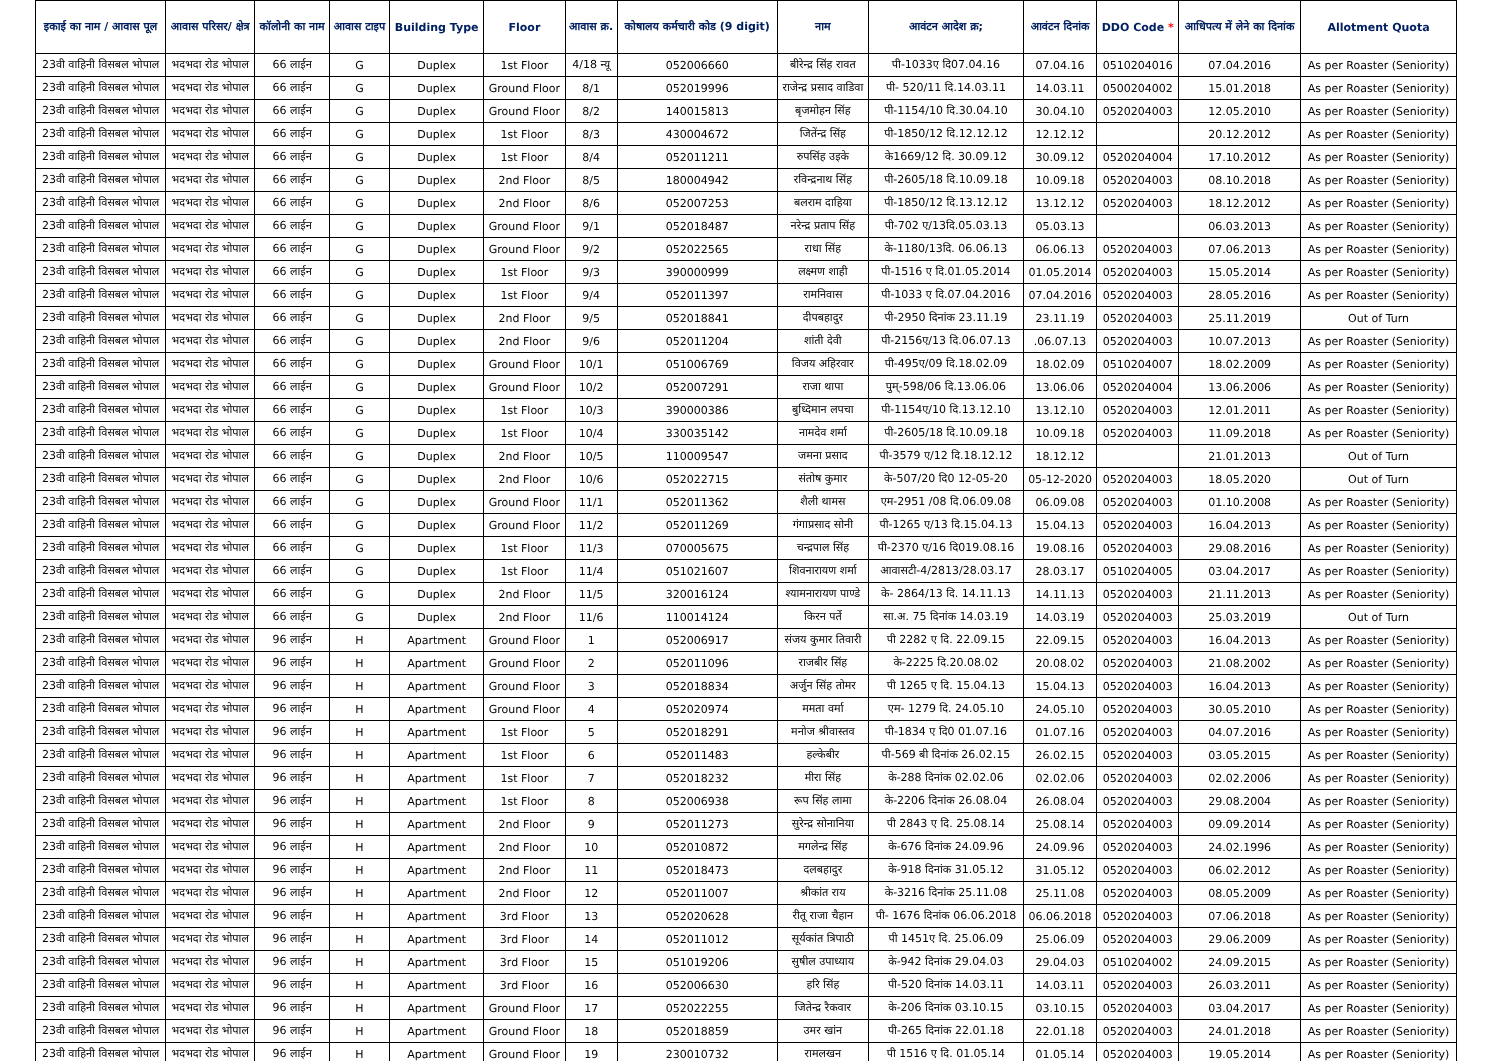| इकाई का नाम / आवास पूल | आवास परिसर/ क्षेत्र | कॉलोनी का नाम | आवास टाइप | Building Type | Floor | आवास क्र. | कोषालय कर्मचारी कोड (9 digit) | नाम | आवंटन आदेश क्र; | आवंटन दिनांक | DDO Code * | आधिपत्य में लेने का दिनांक | Allotment Quota |
| --- | --- | --- | --- | --- | --- | --- | --- | --- | --- | --- | --- | --- | --- |
| 23वी वाहिनी विसबल भोपाल | भदभदा रोड भोपाल | 66 लाईन | G | Duplex | 1st Floor | 4/18 न्यू | 052006660 | बीरेन्द्र सिंह रावत | पी-1033ए दि07.04.16 | 07.04.16 | 0510204016 | 07.04.2016 | As per Roaster (Seniority) |
| 23वी वाहिनी विसबल भोपाल | भदभदा रोड भोपाल | 66 लाईन | G | Duplex | Ground Floor | 8/1 | 052019996 | राजेन्द्र प्रसाद वाडिवा | पी- 520/11 दि.14.03.11 | 14.03.11 | 0500204002 | 15.01.2018 | As per Roaster (Seniority) |
| 23वी वाहिनी विसबल भोपाल | भदभदा रोड भोपाल | 66 लाईन | G | Duplex | Ground Floor | 8/2 | 140015813 | बृजमोहन सिंह | पी-1154/10 दि.30.04.10 | 30.04.10 | 0520204003 | 12.05.2010 | As per Roaster (Seniority) |
| 23वी वाहिनी विसबल भोपाल | भदभदा रोड भोपाल | 66 लाईन | G | Duplex | 1st Floor | 8/3 | 430004672 | जितेंन्द्र सिंह | पी-1850/12 दि.12.12.12 | 12.12.12 | | 20.12.2012 | As per Roaster (Seniority) |
| 23वी वाहिनी विसबल भोपाल | भदभदा रोड भोपाल | 66 लाईन | G | Duplex | 1st Floor | 8/4 | 052011211 | रुपसिंह उइके | के1669/12 दि. 30.09.12 | 30.09.12 | 0520204004 | 17.10.2012 | As per Roaster (Seniority) |
| 23वी वाहिनी विसबल भोपाल | भदभदा रोड भोपाल | 66 लाईन | G | Duplex | 2nd Floor | 8/5 | 180004942 | रविन्द्रनाथ सिंह | पी-2605/18 दि.10.09.18 | 10.09.18 | 0520204003 | 08.10.2018 | As per Roaster (Seniority) |
| 23वी वाहिनी विसबल भोपाल | भदभदा रोड भोपाल | 66 लाईन | G | Duplex | 2nd Floor | 8/6 | 052007253 | बलराम दाहिया | पी-1850/12 दि.13.12.12 | 13.12.12 | 0520204003 | 18.12.2012 | As per Roaster (Seniority) |
| 23वी वाहिनी विसबल भोपाल | भदभदा रोड भोपाल | 66 लाईन | G | Duplex | Ground Floor | 9/1 | 052018487 | नरेन्द्र प्रताप सिंह | पी-702 ए/13दि.05.03.13 | 05.03.13 | | 06.03.2013 | As per Roaster (Seniority) |
| 23वी वाहिनी विसबल भोपाल | भदभदा रोड भोपाल | 66 लाईन | G | Duplex | Ground Floor | 9/2 | 052022565 | राधा सिंह | के-1180/13दि. 06.06.13 | 06.06.13 | 0520204003 | 07.06.2013 | As per Roaster (Seniority) |
| 23वी वाहिनी विसबल भोपाल | भदभदा रोड भोपाल | 66 लाईन | G | Duplex | 1st Floor | 9/3 | 390000999 | लक्ष्मण शाही | पी-1516 ए दि.01.05.2014 | 01.05.2014 | 0520204003 | 15.05.2014 | As per Roaster (Seniority) |
| 23वी वाहिनी विसबल भोपाल | भदभदा रोड भोपाल | 66 लाईन | G | Duplex | 1st Floor | 9/4 | 052011397 | रामनिवास | पी-1033 ए दि.07.04.2016 | 07.04.2016 | 0520204003 | 28.05.2016 | As per Roaster (Seniority) |
| 23वी वाहिनी विसबल भोपाल | भदभदा रोड भोपाल | 66 लाईन | G | Duplex | 2nd Floor | 9/5 | 052018841 | दीपबहादुर | पी-2950 दिनांक 23.11.19 | 23.11.19 | 0520204003 | 25.11.2019 | Out of Turn |
| 23वी वाहिनी विसबल भोपाल | भदभदा रोड भोपाल | 66 लाईन | G | Duplex | 2nd Floor | 9/6 | 052011204 | शांती देवी | पी-2156ए/13 दि.06.07.13 | .06.07.13 | 0520204003 | 10.07.2013 | As per Roaster (Seniority) |
| 23वी वाहिनी विसबल भोपाल | भदभदा रोड भोपाल | 66 लाईन | G | Duplex | Ground Floor | 10/1 | 051006769 | विजय अहिरवार | पी-495ए/09 दि.18.02.09 | 18.02.09 | 0510204007 | 18.02.2009 | As per Roaster (Seniority) |
| 23वी वाहिनी विसबल भोपाल | भदभदा रोड भोपाल | 66 लाईन | G | Duplex | Ground Floor | 10/2 | 052007291 | राजा थापा | पुम्-598/06 दि.13.06.06 | 13.06.06 | 0520204004 | 13.06.2006 | As per Roaster (Seniority) |
| 23वी वाहिनी विसबल भोपाल | भदभदा रोड भोपाल | 66 लाईन | G | Duplex | 1st Floor | 10/3 | 390000386 | बुध्दिमान लपचा | पी-1154ए/10 दि.13.12.10 | 13.12.10 | 0520204003 | 12.01.2011 | As per Roaster (Seniority) |
| 23वी वाहिनी विसबल भोपाल | भदभदा रोड भोपाल | 66 लाईन | G | Duplex | 1st Floor | 10/4 | 330035142 | नामदेव शर्मा | पी-2605/18 दि.10.09.18 | 10.09.18 | 0520204003 | 11.09.2018 | As per Roaster (Seniority) |
| 23वी वाहिनी विसबल भोपाल | भदभदा रोड भोपाल | 66 लाईन | G | Duplex | 2nd Floor | 10/5 | 110009547 | जमना प्रसाद | पी-3579 ए/12 दि.18.12.12 | 18.12.12 | | 21.01.2013 | Out of Turn |
| 23वी वाहिनी विसबल भोपाल | भदभदा रोड भोपाल | 66 लाईन | G | Duplex | 2nd Floor | 10/6 | 052022715 | संतोष कुमार | के-507/20 दि0 12-05-20 | 05-12-2020 | 0520204003 | 18.05.2020 | Out of Turn |
| 23वी वाहिनी विसबल भोपाल | भदभदा रोड भोपाल | 66 लाईन | G | Duplex | Ground Floor | 11/1 | 052011362 | शैली थामस | एम-2951 /08 दि.06.09.08 | 06.09.08 | 0520204003 | 01.10.2008 | As per Roaster (Seniority) |
| 23वी वाहिनी विसबल भोपाल | भदभदा रोड भोपाल | 66 लाईन | G | Duplex | Ground Floor | 11/2 | 052011269 | गंगाप्रसाद सोनी | पी-1265 ए/13 दि.15.04.13 | 15.04.13 | 0520204003 | 16.04.2013 | As per Roaster (Seniority) |
| 23वी वाहिनी विसबल भोपाल | भदभदा रोड भोपाल | 66 लाईन | G | Duplex | 1st Floor | 11/3 | 070005675 | चन्द्रपाल सिंह | पी-2370 ए/16 दि019.08.16 | 19.08.16 | 0520204003 | 29.08.2016 | As per Roaster (Seniority) |
| 23वी वाहिनी विसबल भोपाल | भदभदा रोड भोपाल | 66 लाईन | G | Duplex | 1st Floor | 11/4 | 051021607 | शिवनारायण शर्मा | आवासटी-4/2813/28.03.17 | 28.03.17 | 0510204005 | 03.04.2017 | As per Roaster (Seniority) |
| 23वी वाहिनी विसबल भोपाल | भदभदा रोड भोपाल | 66 लाईन | G | Duplex | 2nd Floor | 11/5 | 320016124 | श्यामनारायण पाण्डे | के- 2864/13 दि. 14.11.13 | 14.11.13 | 0520204003 | 21.11.2013 | As per Roaster (Seniority) |
| 23वी वाहिनी विसबल भोपाल | भदभदा रोड भोपाल | 66 लाईन | G | Duplex | 2nd Floor | 11/6 | 110014124 | किरन पर्ते | सा.अ. 75 दिनांक 14.03.19 | 14.03.19 | 0520204003 | 25.03.2019 | Out of Turn |
| 23वी वाहिनी विसबल भोपाल | भदभदा रोड भोपाल | 96 लाईन | H | Apartment | Ground Floor | 1 | 052006917 | संजय कुमार तिवारी | पी 2282 ए दि. 22.09.15 | 22.09.15 | 0520204003 | 16.04.2013 | As per Roaster (Seniority) |
| 23वी वाहिनी विसबल भोपाल | भदभदा रोड भोपाल | 96 लाईन | H | Apartment | Ground Floor | 2 | 052011096 | राजबीर सिंह | के-2225 दि.20.08.02 | 20.08.02 | 0520204003 | 21.08.2002 | As per Roaster (Seniority) |
| 23वी वाहिनी विसबल भोपाल | भदभदा रोड भोपाल | 96 लाईन | H | Apartment | Ground Floor | 3 | 052018834 | अर्जुन सिंह तोमर | पी 1265 ए दि. 15.04.13 | 15.04.13 | 0520204003 | 16.04.2013 | As per Roaster (Seniority) |
| 23वी वाहिनी विसबल भोपाल | भदभदा रोड भोपाल | 96 लाईन | H | Apartment | Ground Floor | 4 | 052020974 | ममता वर्मा | एम- 1279 दि. 24.05.10 | 24.05.10 | 0520204003 | 30.05.2010 | As per Roaster (Seniority) |
| 23वी वाहिनी विसबल भोपाल | भदभदा रोड भोपाल | 96 लाईन | H | Apartment | 1st Floor | 5 | 052018291 | मनोज श्रीवास्तव | पी-1834 ए दि0 01.07.16 | 01.07.16 | 0520204003 | 04.07.2016 | As per Roaster (Seniority) |
| 23वी वाहिनी विसबल भोपाल | भदभदा रोड भोपाल | 96 लाईन | H | Apartment | 1st Floor | 6 | 052011483 | हल्केबीर | पी-569 बी दिनांक 26.02.15 | 26.02.15 | 0520204003 | 03.05.2015 | As per Roaster (Seniority) |
| 23वी वाहिनी विसबल भोपाल | भदभदा रोड भोपाल | 96 लाईन | H | Apartment | 1st Floor | 7 | 052018232 | मीरा सिंह | के-288 दिनांक 02.02.06 | 02.02.06 | 0520204003 | 02.02.2006 | As per Roaster (Seniority) |
| 23वी वाहिनी विसबल भोपाल | भदभदा रोड भोपाल | 96 लाईन | H | Apartment | 1st Floor | 8 | 052006938 | रूप सिंह लामा | के-2206 दिनांक 26.08.04 | 26.08.04 | 0520204003 | 29.08.2004 | As per Roaster (Seniority) |
| 23वी वाहिनी विसबल भोपाल | भदभदा रोड भोपाल | 96 लाईन | H | Apartment | 2nd Floor | 9 | 052011273 | सुरेन्द्र सोनानिया | पी 2843 ए दि. 25.08.14 | 25.08.14 | 0520204003 | 09.09.2014 | As per Roaster (Seniority) |
| 23वी वाहिनी विसबल भोपाल | भदभदा रोड भोपाल | 96 लाईन | H | Apartment | 2nd Floor | 10 | 052010872 | मगलेन्द्र सिंह | के-676 दिनांक 24.09.96 | 24.09.96 | 0520204003 | 24.02.1996 | As per Roaster (Seniority) |
| 23वी वाहिनी विसबल भोपाल | भदभदा रोड भोपाल | 96 लाईन | H | Apartment | 2nd Floor | 11 | 052018473 | दलबहादुर | के-918 दिनांक 31.05.12 | 31.05.12 | 0520204003 | 06.02.2012 | As per Roaster (Seniority) |
| 23वी वाहिनी विसबल भोपाल | भदभदा रोड भोपाल | 96 लाईन | H | Apartment | 2nd Floor | 12 | 052011007 | श्रीकांत राय | के-3216 दिनांक 25.11.08 | 25.11.08 | 0520204003 | 08.05.2009 | As per Roaster (Seniority) |
| 23वी वाहिनी विसबल भोपाल | भदभदा रोड भोपाल | 96 लाईन | H | Apartment | 3rd Floor | 13 | 052020628 | रीतू राजा चैहान | पी- 1676 दिनांक 06.06.2018 | 06.06.2018 | 0520204003 | 07.06.2018 | As per Roaster (Seniority) |
| 23वी वाहिनी विसबल भोपाल | भदभदा रोड भोपाल | 96 लाईन | H | Apartment | 3rd Floor | 14 | 052011012 | सूर्यकांत त्रिपाठी | पी 1451ए दि. 25.06.09 | 25.06.09 | 0520204003 | 29.06.2009 | As per Roaster (Seniority) |
| 23वी वाहिनी विसबल भोपाल | भदभदा रोड भोपाल | 96 लाईन | H | Apartment | 3rd Floor | 15 | 051019206 | सुषील उपाध्याय | के-942 दिनांक 29.04.03 | 29.04.03 | 0510204002 | 24.09.2015 | As per Roaster (Seniority) |
| 23वी वाहिनी विसबल भोपाल | भदभदा रोड भोपाल | 96 लाईन | H | Apartment | 3rd Floor | 16 | 052006630 | हरि सिंह | पी-520 दिनांक 14.03.11 | 14.03.11 | 0520204003 | 26.03.2011 | As per Roaster (Seniority) |
| 23वी वाहिनी विसबल भोपाल | भदभदा रोड भोपाल | 96 लाईन | H | Apartment | Ground Floor | 17 | 052022255 | जितेन्द्र रैकवार | के-206 दिनांक 03.10.15 | 03.10.15 | 0520204003 | 03.04.2017 | As per Roaster (Seniority) |
| 23वी वाहिनी विसबल भोपाल | भदभदा रोड भोपाल | 96 लाईन | H | Apartment | Ground Floor | 18 | 052018859 | उमर खांन | पी-265 दिनांक 22.01.18 | 22.01.18 | 0520204003 | 24.01.2018 | As per Roaster (Seniority) |
| 23वी वाहिनी विसबल भोपाल | भदभदा रोड भोपाल | 96 लाईन | H | Apartment | Ground Floor | 19 | 230010732 | रामलखन | पी 1516 ए दि. 01.05.14 | 01.05.14 | 0520204003 | 19.05.2014 | As per Roaster (Seniority) |